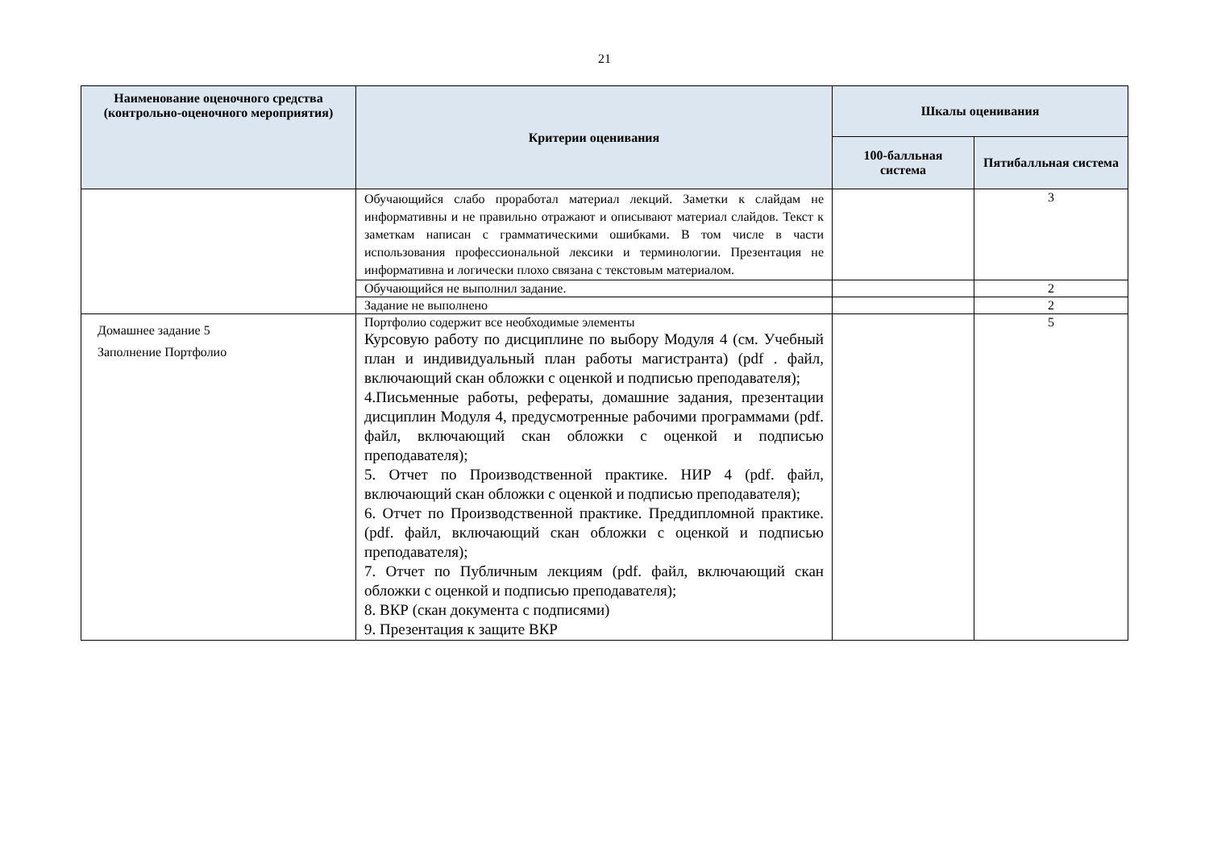21
| Наименование оценочного средства (контрольно-оценочного мероприятия) | Критерии оценивания | Шкалы оценивания | |
| --- | --- | --- | --- |
| | | 100-балльная система | Пятибалльная система |
| | Обучающийся слабо проработал материал лекций. Заметки к слайдам не информативны и не правильно отражают и описывают материал слайдов. Текст к заметкам написан с грамматическими ошибками. В том числе в части использования профессиональной лексики и терминологии. Презентация не информативна и логически плохо связана с текстовым материалом. | | 3 |
| | Обучающийся не выполнил задание. | | 2 |
| | Задание не выполнено | | 2 |
| Домашнее задание 5 Заполнение Портфолио | Портфолио содержит все необходимые элементы Курсовую работу по дисциплине по выбору Модуля 4 (см. Учебный план и индивидуальный план работы магистранта) (pdf . файл, включающий скан обложки с оценкой и подписью преподавателя); 4.Письменные работы, рефераты, домашние задания, презентации дисциплин Модуля 4, предусмотренные рабочими программами (pdf. файл, включающий скан обложки с оценкой и подписью преподавателя); 5. Отчет по Производственной практике. НИР 4 (pdf. файл, включающий скан обложки с оценкой и подписью преподавателя); 6. Отчет по Производственной практике. Преддипломной практике. (pdf. файл, включающий скан обложки с оценкой и подписью преподавателя); 7. Отчет по Публичным лекциям (pdf. файл, включающий скан обложки с оценкой и подписью преподавателя); 8. ВКР (скан документа с подписями) 9. Презентация к защите ВКР | | 5 |